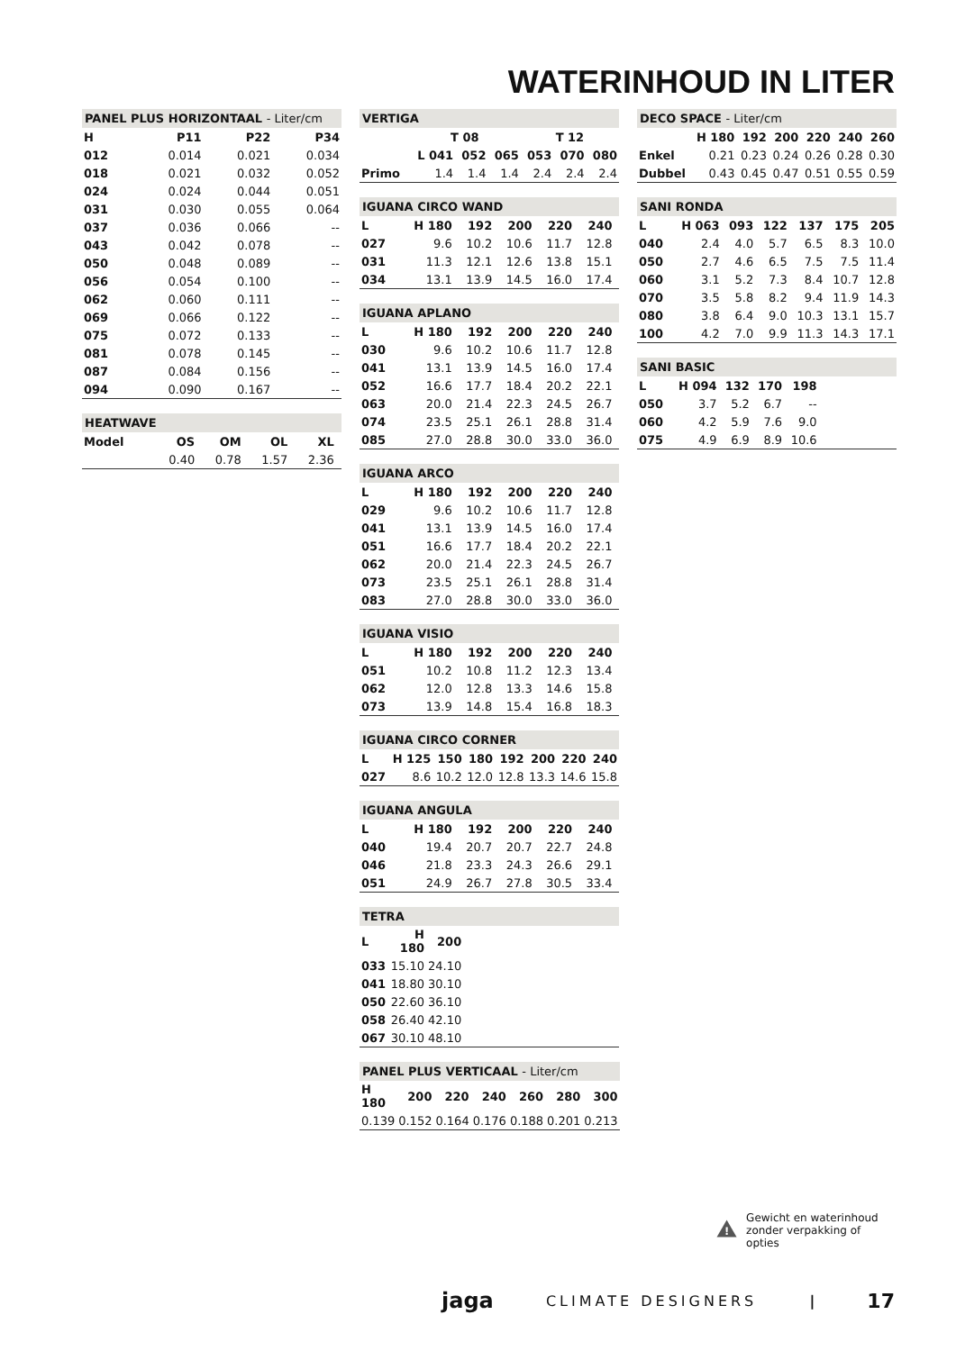WATERINHOUD IN LITER
PANEL PLUS HORIZONTAAL - Liter/cm
| H | P11 | P22 | P34 |
| --- | --- | --- | --- |
| 012 | 0.014 | 0.021 | 0.034 |
| 018 | 0.021 | 0.032 | 0.052 |
| 024 | 0.024 | 0.044 | 0.051 |
| 031 | 0.030 | 0.055 | 0.064 |
| 037 | 0.036 | 0.066 | -- |
| 043 | 0.042 | 0.078 | -- |
| 050 | 0.048 | 0.089 | -- |
| 056 | 0.054 | 0.100 | -- |
| 062 | 0.060 | 0.111 | -- |
| 069 | 0.066 | 0.122 | -- |
| 075 | 0.072 | 0.133 | -- |
| 081 | 0.078 | 0.145 | -- |
| 087 | 0.084 | 0.156 | -- |
| 094 | 0.090 | 0.167 | -- |
HEATWAVE
| Model | OS | OM | OL | XL | |
| --- | --- | --- | --- | --- | --- |
| | 0.40 | 0.78 | 1.57 | 2.36 | |
VERTIGA
| | T 08 | | | T 12 | | |
| --- | --- | --- | --- | --- | --- | --- |
| | L 041 | 052 | 065 | 053 | 070 | 080 |
| Primo | 1.4 | 1.4 | 1.4 | 2.4 | 2.4 | 2.4 |
IGUANA CIRCO WAND
| L | H 180 | 192 | 200 | 220 | 240 | |
| --- | --- | --- | --- | --- | --- | --- |
| 027 | 9.6 | 10.2 | 10.6 | 11.7 | 12.8 | |
| 031 | 11.3 | 12.1 | 12.6 | 13.8 | 15.1 | |
| 034 | 13.1 | 13.9 | 14.5 | 16.0 | 17.4 | |
IGUANA APLANO
| L | H 180 | 192 | 200 | 220 | 240 | |
| --- | --- | --- | --- | --- | --- | --- |
| 030 | 9.6 | 10.2 | 10.6 | 11.7 | 12.8 | |
| 041 | 13.1 | 13.9 | 14.5 | 16.0 | 17.4 | |
| 052 | 16.6 | 17.7 | 18.4 | 20.2 | 22.1 | |
| 063 | 20.0 | 21.4 | 22.3 | 24.5 | 26.7 | |
| 074 | 23.5 | 25.1 | 26.1 | 28.8 | 31.4 | |
| 085 | 27.0 | 28.8 | 30.0 | 33.0 | 36.0 | |
IGUANA ARCO
| L | H 180 | 192 | 200 | 220 | 240 | |
| --- | --- | --- | --- | --- | --- | --- |
| 029 | 9.6 | 10.2 | 10.6 | 11.7 | 12.8 | |
| 041 | 13.1 | 13.9 | 14.5 | 16.0 | 17.4 | |
| 051 | 16.6 | 17.7 | 18.4 | 20.2 | 22.1 | |
| 062 | 20.0 | 21.4 | 22.3 | 24.5 | 26.7 | |
| 073 | 23.5 | 25.1 | 26.1 | 28.8 | 31.4 | |
| 083 | 27.0 | 28.8 | 30.0 | 33.0 | 36.0 | |
IGUANA VISIO
| L | H 180 | 192 | 200 | 220 | 240 | |
| --- | --- | --- | --- | --- | --- | --- |
| 051 | 10.2 | 10.8 | 11.2 | 12.3 | 13.4 | |
| 062 | 12.0 | 12.8 | 13.3 | 14.6 | 15.8 | |
| 073 | 13.9 | 14.8 | 15.4 | 16.8 | 18.3 | |
IGUANA CIRCO CORNER
| L | H 125 | 150 | 180 | 192 | 200 | 220 | 240 |
| --- | --- | --- | --- | --- | --- | --- | --- |
| 027 | 8.6 | 10.2 | 12.0 | 12.8 | 13.3 | 14.6 | 15.8 |
IGUANA ANGULA
| L | H 180 | 192 | 200 | 220 | 240 | |
| --- | --- | --- | --- | --- | --- | --- |
| 040 | 19.4 | 20.7 | 20.7 | 22.7 | 24.8 | |
| 046 | 21.8 | 23.3 | 24.3 | 26.6 | 29.1 | |
| 051 | 24.9 | 26.7 | 27.8 | 30.5 | 33.4 | |
TETRA
| L | H 180 | 200 | |
| --- | --- | --- | --- |
| 033 | 15.10 | 24.10 | |
| 041 | 18.80 | 30.10 | |
| 050 | 22.60 | 36.10 | |
| 058 | 26.40 | 42.10 | |
| 067 | 30.10 | 48.10 | |
PANEL PLUS VERTICAAL - Liter/cm
| H 180 | 200 | 220 | 240 | 260 | 280 | 300 |
| --- | --- | --- | --- | --- | --- | --- |
| 0.139 | 0.152 | 0.164 | 0.176 | 0.188 | 0.201 | 0.213 |
DECO SPACE - Liter/cm
| | H 180 | 192 | 200 | 220 | 240 | 260 |
| --- | --- | --- | --- | --- | --- | --- |
| Enkel | 0.21 | 0.23 | 0.24 | 0.26 | 0.28 | 0.30 |
| Dubbel | 0.43 | 0.45 | 0.47 | 0.51 | 0.55 | 0.59 |
SANI RONDA
| L | H 063 | 093 | 122 | 137 | 175 | 205 |
| --- | --- | --- | --- | --- | --- | --- |
| 040 | 2.4 | 4.0 | 5.7 | 6.5 | 8.3 | 10.0 |
| 050 | 2.7 | 4.6 | 6.5 | 7.5 | 7.5 | 11.4 |
| 060 | 3.1 | 5.2 | 7.3 | 8.4 | 10.7 | 12.8 |
| 070 | 3.5 | 5.8 | 8.2 | 9.4 | 11.9 | 14.3 |
| 080 | 3.8 | 6.4 | 9.0 | 10.3 | 13.1 | 15.7 |
| 100 | 4.2 | 7.0 | 9.9 | 11.3 | 14.3 | 17.1 |
SANI BASIC
| L | H 094 | 132 | 170 | 198 | |
| --- | --- | --- | --- | --- | --- |
| 050 | 3.7 | 5.2 | 6.7 | -- | |
| 060 | 4.2 | 5.9 | 7.6 | 9.0 | |
| 075 | 4.9 | 6.9 | 8.9 | 10.6 | |
!
Gewicht en waterinhoud zonder verpakking of opties
jaga CLIMATE DESIGNERS | 17